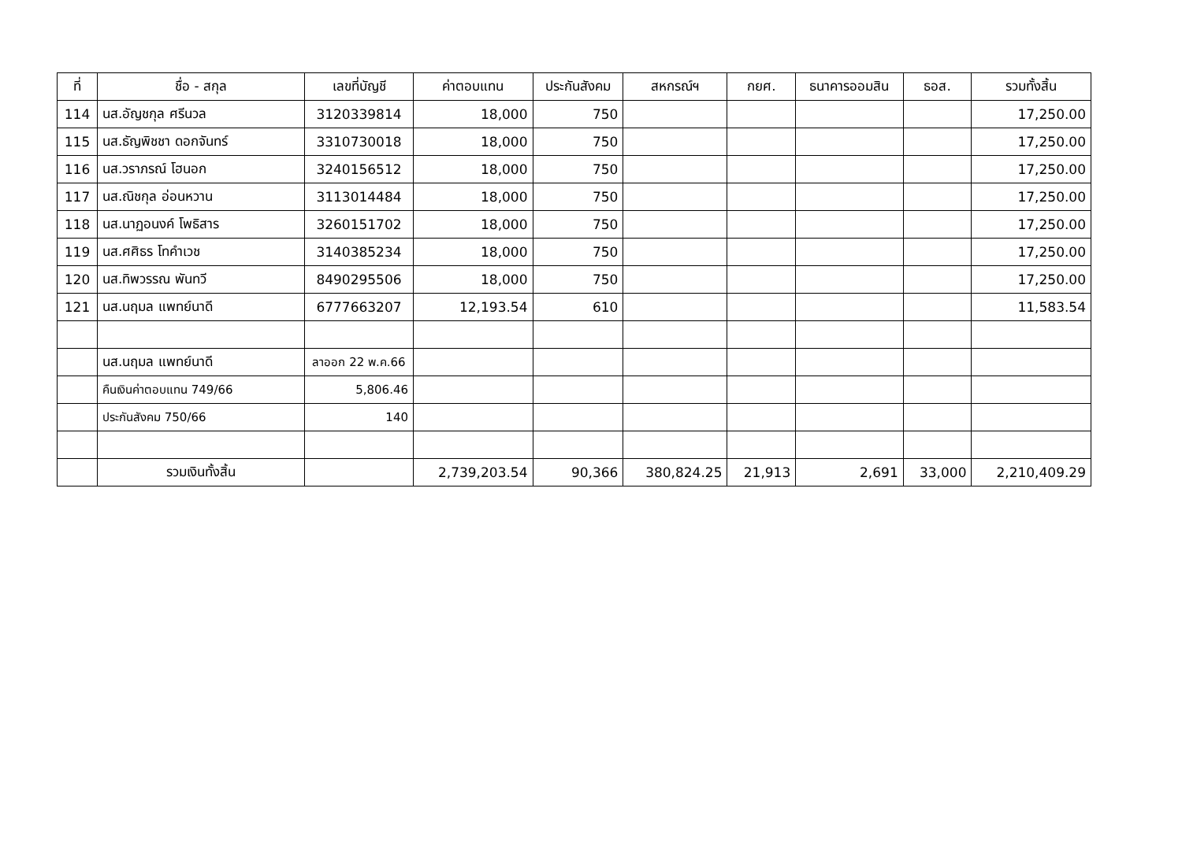| ที่ | ชื่อ - สกุล | เลขที่บัญชี | ค่าตอบแทน | ประกันสังคม | สหกรณ์ฯ | กยศ. | ธนาคารออมสิน | ธอส. | รวมทั้งสิ้น |
| --- | --- | --- | --- | --- | --- | --- | --- | --- | --- |
| 114 | นส.อัญชกุล ศรีนวล | 3120339814 | 18,000 | 750 | | | | | 17,250.00 |
| 115 | นส.ธัญพิชชา ดอกจันทร์ | 3310730018 | 18,000 | 750 | | | | | 17,250.00 |
| 116 | นส.วราภรณ์ โฮนอก | 3240156512 | 18,000 | 750 | | | | | 17,250.00 |
| 117 | นส.ณิชกุล อ่อนหวาน | 3113014484 | 18,000 | 750 | | | | | 17,250.00 |
| 118 | นส.นาฏอนงค์ โพธิสาร | 3260151702 | 18,000 | 750 | | | | | 17,250.00 |
| 119 | นส.ศศิธร โทคำเวช | 3140385234 | 18,000 | 750 | | | | | 17,250.00 |
| 120 | นส.ทิพวรรณ พันทวี | 8490295506 | 18,000 | 750 | | | | | 17,250.00 |
| 121 | นส.นฤมล แพทย์นาดี | 6777663207 | 12,193.54 | 610 | | | | | 11,583.54 |
| | นส.นฤมล แพทย์นาดี | ลาออก 22 พ.ค.66 | | | | | | | |
| | คืนเงินค่าตอบแทน 749/66 | 5,806.46 | | | | | | | |
| | ประกันสังคม 750/66 | 140 | | | | | | | |
| | รวมเงินทั้งสิ้น | | 2,739,203.54 | 90,366 | 380,824.25 | 21,913 | 2,691 | 33,000 | 2,210,409.29 |